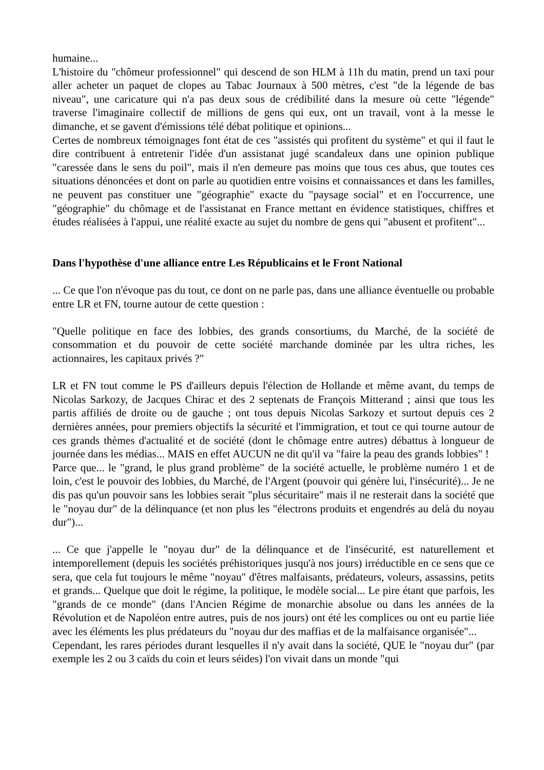humaine...
L'histoire du "chômeur professionnel" qui descend de son HLM à 11h du matin, prend un taxi pour aller acheter un paquet de clopes au Tabac Journaux à 500 mètres, c'est "de la légende de bas niveau", une caricature qui n'a pas deux sous de crédibilité dans la mesure où cette "légende" traverse l'imaginaire collectif de millions de gens qui eux, ont un travail, vont à la messe le dimanche, et se gavent d'émissions télé débat politique et opinions...
Certes de nombreux témoignages font état de ces "assistés qui profitent du système" et qui il faut le dire contribuent à entretenir l'idée d'un assistanat jugé scandaleux dans une opinion publique "caressée dans le sens du poil", mais il n'en demeure pas moins que tous ces abus, que toutes ces situations dénoncées et dont on parle au quotidien entre voisins et connaissances et dans les familles, ne peuvent pas constituer une "géographie" exacte du "paysage social" et en l'occurrence, une "géographie" du chômage et de l'assistanat en France mettant en évidence statistiques, chiffres et études réalisées à l'appui, une réalité exacte au sujet du nombre de gens qui "abusent et profitent"...
Dans l'hypothèse d'une alliance entre Les Républicains et le Front National
... Ce que l'on n'évoque pas du tout, ce dont on ne parle pas, dans une alliance éventuelle ou probable entre LR et FN, tourne autour de cette question :
"Quelle politique en face des lobbies, des grands consortiums, du Marché, de la société de consommation et du pouvoir de cette société marchande dominée par les ultra riches, les actionnaires, les capitaux privés ?"
LR et FN tout comme le PS d'ailleurs depuis l'élection de Hollande et même avant, du temps de Nicolas Sarkozy, de Jacques Chirac et des 2 septenats de François Mitterand ; ainsi que tous les partis affiliés de droite ou de gauche ; ont tous depuis Nicolas Sarkozy et surtout depuis ces 2 dernières années, pour premiers objectifs la sécurité et l'immigration, et tout ce qui tourne autour de ces grands thèmes d'actualité et de société (dont le chômage entre autres) débattus à longueur de journée dans les médias... MAIS en effet AUCUN ne dit qu'il va "faire la peau des grands lobbies" !
Parce que... le "grand, le plus grand problème" de la société actuelle, le problème numéro 1 et de loin, c'est le pouvoir des lobbies, du Marché, de l'Argent (pouvoir qui génère lui, l'insécurité)... Je ne dis pas qu'un pouvoir sans les lobbies serait "plus sécuritaire" mais il ne resterait dans la société que le "noyau dur" de la délinquance (et non plus les "électrons produits et engendrés au delà du noyau dur")...
... Ce que j'appelle le "noyau dur" de la délinquance et de l'insécurité, est naturellement et intemporellement (depuis les sociétés préhistoriques jusqu'à nos jours) irréductible en ce sens que ce sera, que cela fut toujours le même "noyau" d'êtres malfaisants, prédateurs, voleurs, assassins, petits et grands... Quelque que doit le régime, la politique, le modèle social... Le pire étant que parfois, les "grands de ce monde" (dans l'Ancien Régime de monarchie absolue ou dans les années de la Révolution et de Napoléon entre autres, puis de nos jours) ont été les complices ou ont eu partie liée avec les éléments les plus prédateurs du "noyau dur des maffias et de la malfaisance organisée"...
Cependant, les rares périodes durant lesquelles il n'y avait dans la société, QUE le "noyau dur" (par exemple les 2 ou 3 caïds du coin et leurs séides) l'on vivait dans un monde "qui